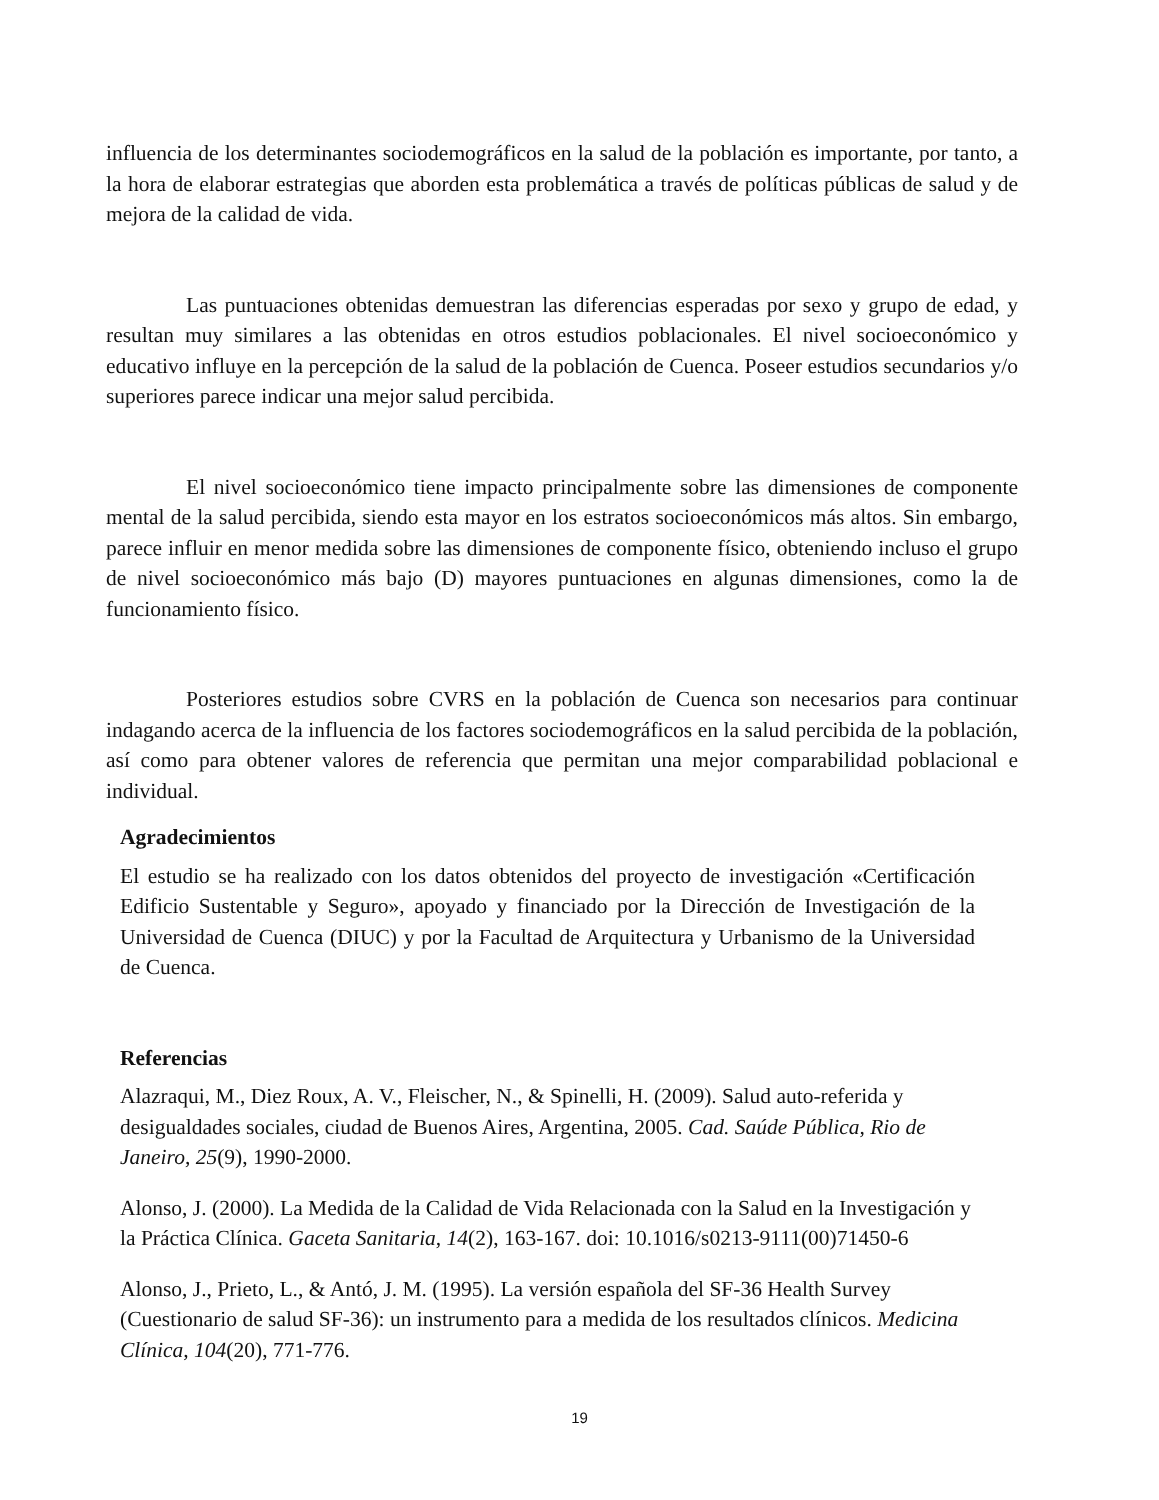influencia de los determinantes sociodemográficos en la salud de la población es importante, por tanto, a la hora de elaborar estrategias que aborden esta problemática a través de políticas públicas de salud y de mejora de la calidad de vida.
Las puntuaciones obtenidas demuestran las diferencias esperadas por sexo y grupo de edad, y resultan muy similares a las obtenidas en otros estudios poblacionales. El nivel socioeconómico y educativo influye en la percepción de la salud de la población de Cuenca. Poseer estudios secundarios y/o superiores parece indicar una mejor salud percibida.
El nivel socioeconómico tiene impacto principalmente sobre las dimensiones de componente mental de la salud percibida, siendo esta mayor en los estratos socioeconómicos más altos. Sin embargo, parece influir en menor medida sobre las dimensiones de componente físico, obteniendo incluso el grupo de nivel socioeconómico más bajo (D) mayores puntuaciones en algunas dimensiones, como la de funcionamiento físico.
Posteriores estudios sobre CVRS en la población de Cuenca son necesarios para continuar indagando acerca de la influencia de los factores sociodemográficos en la salud percibida de la población, así como para obtener valores de referencia que permitan una mejor comparabilidad poblacional e individual.
Agradecimientos
El estudio se ha realizado con los datos obtenidos del proyecto de investigación «Certificación Edificio Sustentable y Seguro», apoyado y financiado por la Dirección de Investigación de la Universidad de Cuenca (DIUC) y por la Facultad de Arquitectura y Urbanismo de la Universidad de Cuenca.
Referencias
Alazraqui, M., Diez Roux, A. V., Fleischer, N., & Spinelli, H. (2009). Salud auto-referida y desigualdades sociales, ciudad de Buenos Aires, Argentina, 2005. Cad. Saúde Pública, Rio de Janeiro, 25(9), 1990-2000.
Alonso, J. (2000). La Medida de la Calidad de Vida Relacionada con la Salud en la Investigación y la Práctica Clínica. Gaceta Sanitaria, 14(2), 163-167. doi: 10.1016/s0213-9111(00)71450-6
Alonso, J., Prieto, L., & Antó, J. M. (1995). La versión española del SF-36 Health Survey (Cuestionario de salud SF-36): un instrumento para a medida de los resultados clínicos. Medicina Clínica, 104(20), 771-776.
19